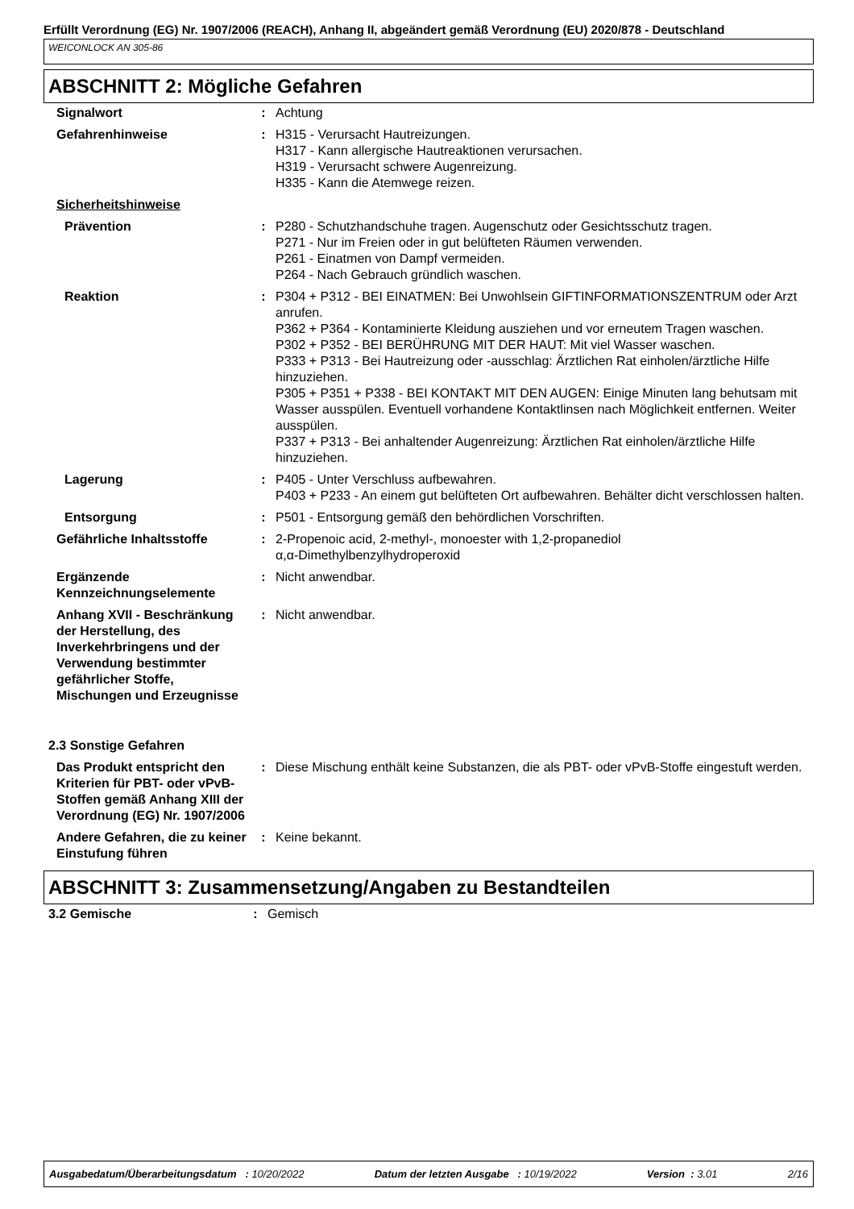Erfüllt Verordnung (EG) Nr. 1907/2006 (REACH), Anhang II, abgeändert gemäß Verordnung (EU) 2020/878 - Deutschland
WEICONLOCK AN 305-86
ABSCHNITT 2: Mögliche Gefahren
| Signalwort | : | Achtung |
| Gefahrenhinweise | : | H315 - Verursacht Hautreizungen. H317 - Kann allergische Hautreaktionen verursachen. H319 - Verursacht schwere Augenreizung. H335 - Kann die Atemwege reizen. |
| Sicherheitshinweise | | |
| Prävention | : | P280 - Schutzhandschuhe tragen. Augenschutz oder Gesichtsschutz tragen. P271 - Nur im Freien oder in gut belüfteten Räumen verwenden. P261 - Einatmen von Dampf vermeiden. P264 - Nach Gebrauch gründlich waschen. |
| Reaktion | : | P304 + P312 - BEI EINATMEN: Bei Unwohlsein GIFTINFORMATIONSZENTRUM oder Arzt anrufen. P362 + P364 - Kontaminierte Kleidung ausziehen und vor erneutem Tragen waschen. P302 + P352 - BEI BERÜHRUNG MIT DER HAUT: Mit viel Wasser waschen. P333 + P313 - Bei Hautreizung oder -ausschlag: Ärztlichen Rat einholen/ärztliche Hilfe hinzuziehen. P305 + P351 + P338 - BEI KONTAKT MIT DEN AUGEN: Einige Minuten lang behutsam mit Wasser ausspülen. Eventuell vorhandene Kontaktlinsen nach Möglichkeit entfernen. Weiter ausspülen. P337 + P313 - Bei anhaltender Augenreizung: Ärztlichen Rat einholen/ärztliche Hilfe hinzuziehen. |
| Lagerung | : | P405 - Unter Verschluss aufbewahren. P403 + P233 - An einem gut belüfteten Ort aufbewahren. Behälter dicht verschlossen halten. |
| Entsorgung | : | P501 - Entsorgung gemäß den behördlichen Vorschriften. |
| Gefährliche Inhaltsstoffe | : | 2-Propenoic acid, 2-methyl-, monoester with 1,2-propanediol α,α-Dimethylbenzylhydroperoxid |
| Ergänzende Kennzeichnungselemente | : | Nicht anwendbar. |
| Anhang XVII - Beschränkung der Herstellung, des Inverkehrbringens und der Verwendung bestimmter gefährlicher Stoffe, Mischungen und Erzeugnisse | : | Nicht anwendbar. |
| 2.3 Sonstige Gefahren | | |
| Das Produkt entspricht den Kriterien für PBT- oder vPvB-Stoffen gemäß Anhang XIII der Verordnung (EG) Nr. 1907/2006 | : | Diese Mischung enthält keine Substanzen, die als PBT- oder vPvB-Stoffe eingestuft werden. |
| Andere Gefahren, die zu keiner Einstufung führen | : | Keine bekannt. |
ABSCHNITT 3: Zusammensetzung/Angaben zu Bestandteilen
| 3.2 Gemische | : | Gemisch |
Ausgabedatum/Überarbeitungsdatum : 10/20/2022 Datum der letzten Ausgabe : 10/19/2022 Version : 3.01 2/16